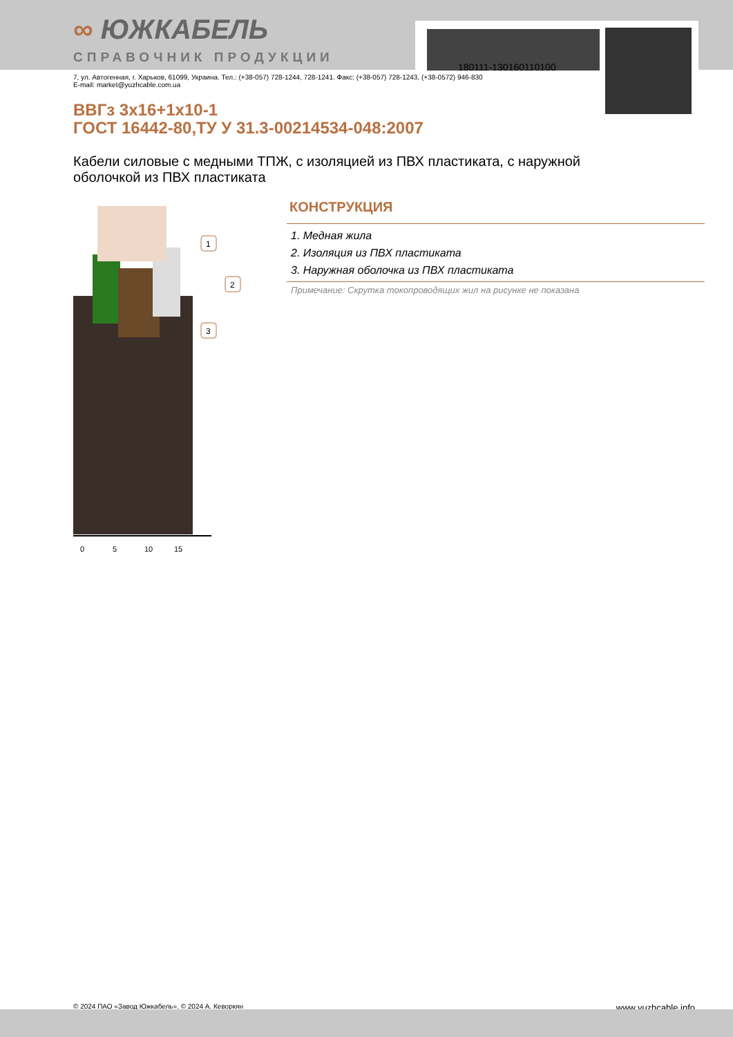180111-130160110100
∞ ЮЖКАБЕЛЬ
СПРАВОЧНИК ПРОДУКЦИИ
7, ул. Автогенная, г. Харьков, 61099, Украина. Тел.: (+38-057) 728-1244, 728-1241. Факс: (+38-057) 728-1243, (+38-0572) 946-830
E-mail: market@yuzhcable.com.ua
ВВГз 3х16+1х10-1
ГОСТ 16442-80,ТУ У 31.3-00214534-048:2007
Кабели силовые с медными ТПЖ, с изоляцией из ПВХ пластиката, с наружной оболочкой из ПВХ пластиката
0
5
10
15
1
2
3
КОНСТРУКЦИЯ
1. Медная жила
2. Изоляция из ПВХ пластиката
3. Наружная оболочка из ПВХ пластиката
Примечание: Скрутка токопроводящих жил на рисунке не показана
© 2024 ПАО «Завод Южкабель». © 2024 А. Кеворкян www.yuzhcable.info